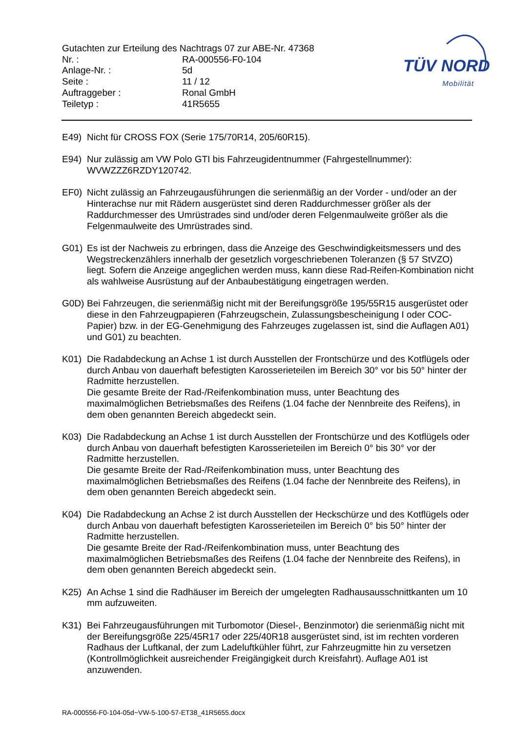Gutachten zur Erteilung des Nachtrags 07 zur ABE-Nr. 47368
| Nr. : | RA-000556-F0-104 |
| Anlage-Nr. : | 5d |
| Seite : | 11 / 12 |
| Auftraggeber : | Ronal GmbH |
| Teiletyp : | 41R5655 |
TÜV NORD
Mobilität
E49) Nicht für CROSS FOX (Serie 175/70R14, 205/60R15).
E94) Nur zulässig am VW Polo GTI bis Fahrzeugidentnummer (Fahrgestellnummer): WVWZZZ6RZDY120742.
EF0) Nicht zulässig an Fahrzeugausführungen die serienmäßig an der Vorder - und/oder an der Hinterachse nur mit Rädern ausgerüstet sind deren Raddurchmesser größer als der Raddurchmesser des Umrüstrades sind und/oder deren Felgenmaulweite größer als die Felgenmaulweite des Umrüstrades sind.
G01) Es ist der Nachweis zu erbringen, dass die Anzeige des Geschwindigkeitsmessers und des Wegstreckenzählers innerhalb der gesetzlich vorgeschriebenen Toleranzen (§ 57 StVZO) liegt. Sofern die Anzeige angeglichen werden muss, kann diese Rad-Reifen-Kombination nicht als wahlweise Ausrüstung auf der Anbaubestätigung eingetragen werden.
G0D) Bei Fahrzeugen, die serienmäßig nicht mit der Bereifungsgröße 195/55R15 ausgerüstet oder diese in den Fahrzeugpapieren (Fahrzeugschein, Zulassungsbescheinigung I oder COC- Papier) bzw. in der EG-Genehmigung des Fahrzeuges zugelassen ist, sind die Auflagen A01) und G01) zu beachten.
K01) Die Radabdeckung an Achse 1 ist durch Ausstellen der Frontschürze und des Kotflügels oder durch Anbau von dauerhaft befestigten Karosserieteilen im Bereich 30° vor bis 50° hinter der Radmitte herzustellen.
Die gesamte Breite der Rad-/Reifenkombination muss, unter Beachtung des maximalmöglichen Betriebsmaßes des Reifens (1.04 fache der Nennbreite des Reifens), in dem oben genannten Bereich abgedeckt sein.
K03) Die Radabdeckung an Achse 1 ist durch Ausstellen der Frontschürze und des Kotflügels oder durch Anbau von dauerhaft befestigten Karosserieteilen im Bereich 0° bis 30° vor der Radmitte herzustellen.
Die gesamte Breite der Rad-/Reifenkombination muss, unter Beachtung des maximalmöglichen Betriebsmaßes des Reifens (1.04 fache der Nennbreite des Reifens), in dem oben genannten Bereich abgedeckt sein.
K04) Die Radabdeckung an Achse 2 ist durch Ausstellen der Heckschürze und des Kotflügels oder durch Anbau von dauerhaft befestigten Karosserieteilen im Bereich 0° bis 50° hinter der Radmitte herzustellen.
Die gesamte Breite der Rad-/Reifenkombination muss, unter Beachtung des maximalmöglichen Betriebsmaßes des Reifens (1.04 fache der Nennbreite des Reifens), in dem oben genannten Bereich abgedeckt sein.
K25) An Achse 1 sind die Radhäuser im Bereich der umgelegten Radhausausschnittkanten um 10 mm aufzuweiten.
K31) Bei Fahrzeugausführungen mit Turbomotor (Diesel-, Benzinmotor) die serienmäßig nicht mit der Bereifungsgröße 225/45R17 oder 225/40R18 ausgerüstet sind, ist im rechten vorderen Radhaus der Luftkanal, der zum Ladeluftkühler führt, zur Fahrzeugmitte hin zu versetzen (Kontrollmöglichkeit ausreichender Freigängigkeit durch Kreisfahrt). Auflage A01 ist anzuwenden.
RA-000556-F0-104-05d~VW-5-100-57-ET38_41R5655.docx